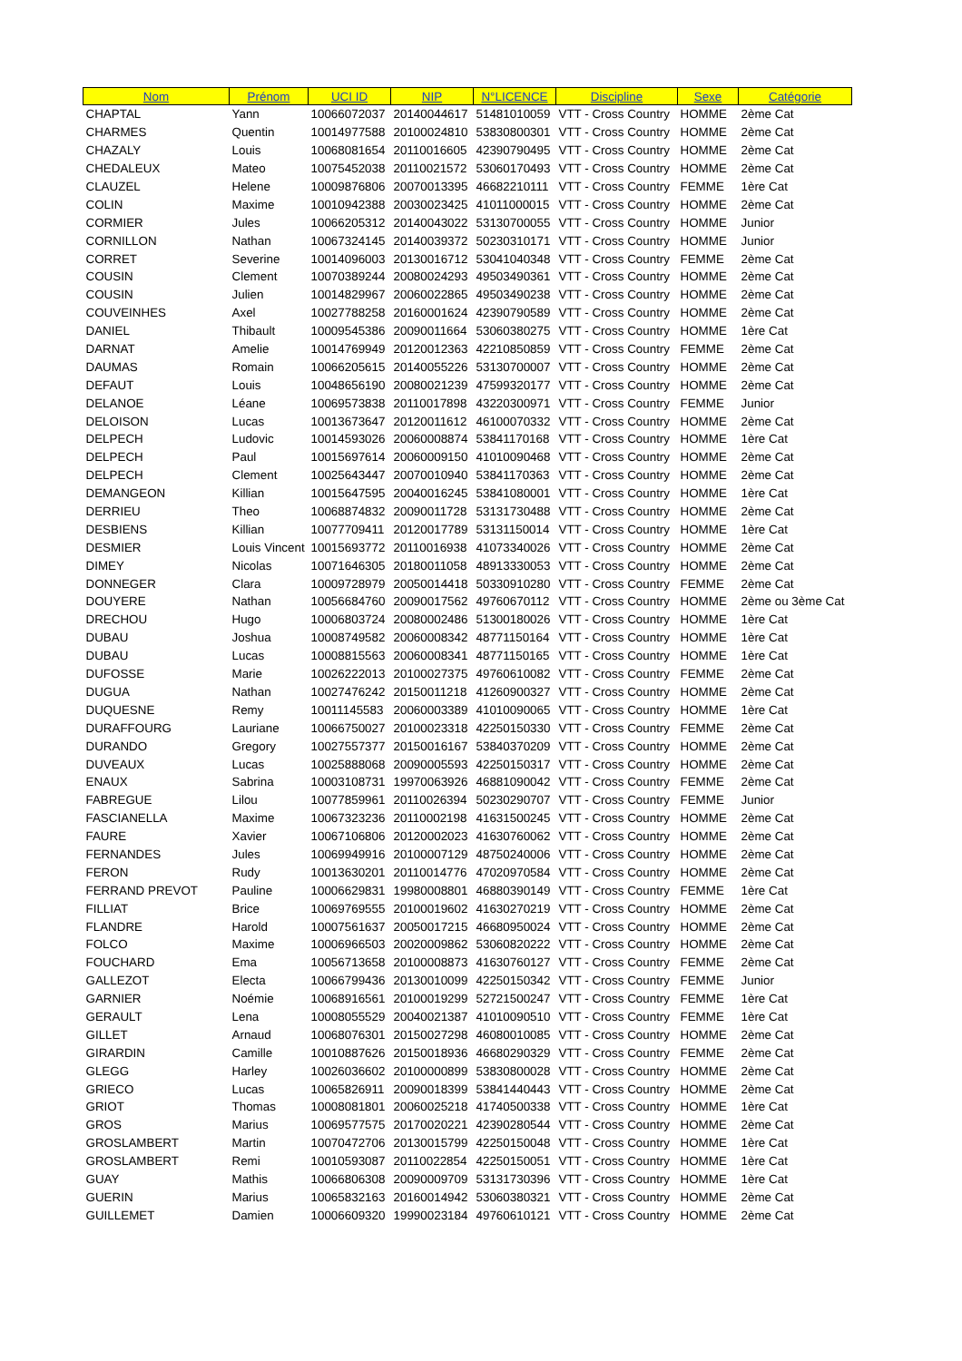| Nom | Prénom | UCI ID | NIP | N°LICENCE | Discipline | Sexe | Catégorie |
| --- | --- | --- | --- | --- | --- | --- | --- |
| CHAPTAL | Yann | 10066072037 | 20140044617 | 51481010059 | VTT - Cross Country | HOMME | 2ème Cat |
| CHARMES | Quentin | 10014977588 | 20100024810 | 53830800301 | VTT - Cross Country | HOMME | 2ème Cat |
| CHAZALY | Louis | 10068081654 | 20110016605 | 42390790495 | VTT - Cross Country | HOMME | 2ème Cat |
| CHEDALEUX | Mateo | 10075452038 | 20110021572 | 53060170493 | VTT - Cross Country | HOMME | 2ème Cat |
| CLAUZEL | Helene | 10009876806 | 20070013395 | 46682210111 | VTT - Cross Country | FEMME | 1ère Cat |
| COLIN | Maxime | 10010942388 | 20030023425 | 41011000015 | VTT - Cross Country | HOMME | 2ème Cat |
| CORMIER | Jules | 10066205312 | 20140043022 | 53130700055 | VTT - Cross Country | HOMME | Junior |
| CORNILLON | Nathan | 10067324145 | 20140039372 | 50230310171 | VTT - Cross Country | HOMME | Junior |
| CORRET | Severine | 10014096003 | 20130016712 | 53041040348 | VTT - Cross Country | FEMME | 2ème Cat |
| COUSIN | Clement | 10070389244 | 20080024293 | 49503490361 | VTT - Cross Country | HOMME | 2ème Cat |
| COUSIN | Julien | 10014829967 | 20060022865 | 49503490238 | VTT - Cross Country | HOMME | 2ème Cat |
| COUVEINHES | Axel | 10027788258 | 20160001624 | 42390790589 | VTT - Cross Country | HOMME | 2ème Cat |
| DANIEL | Thibault | 10009545386 | 20090011664 | 53060380275 | VTT - Cross Country | HOMME | 1ère Cat |
| DARNAT | Amelie | 10014769949 | 20120012363 | 42210850859 | VTT - Cross Country | FEMME | 2ème Cat |
| DAUMAS | Romain | 10066205615 | 20140055226 | 53130700007 | VTT - Cross Country | HOMME | 2ème Cat |
| DEFAUT | Louis | 10048656190 | 20080021239 | 47599320177 | VTT - Cross Country | HOMME | 2ème Cat |
| DELANOE | Léane | 10069573838 | 20110017898 | 43220300971 | VTT - Cross Country | FEMME | Junior |
| DELOISON | Lucas | 10013673647 | 20120011612 | 46100070332 | VTT - Cross Country | HOMME | 2ème Cat |
| DELPECH | Ludovic | 10014593026 | 20060008874 | 53841170168 | VTT - Cross Country | HOMME | 1ère Cat |
| DELPECH | Paul | 10015697614 | 20060009150 | 41010090468 | VTT - Cross Country | HOMME | 2ème Cat |
| DELPECH | Clement | 10025643447 | 20070010940 | 53841170363 | VTT - Cross Country | HOMME | 2ème Cat |
| DEMANGEON | Killian | 10015647595 | 20040016245 | 53841080001 | VTT - Cross Country | HOMME | 1ère Cat |
| DERRIEU | Theo | 10068874832 | 20090011728 | 53131730488 | VTT - Cross Country | HOMME | 2ème Cat |
| DESBIENS | Killian | 10077709411 | 20120017789 | 53131150014 | VTT - Cross Country | HOMME | 1ère Cat |
| DESMIER | Louis Vincent | 10015693772 | 20110016938 | 41073340026 | VTT - Cross Country | HOMME | 2ème Cat |
| DIMEY | Nicolas | 10071646305 | 20180011058 | 48913330053 | VTT - Cross Country | HOMME | 2ème Cat |
| DONNEGER | Clara | 10009728979 | 20050014418 | 50330910280 | VTT - Cross Country | FEMME | 2ème Cat |
| DOUYERE | Nathan | 10056684760 | 20090017562 | 49760670112 | VTT - Cross Country | HOMME | 2ème ou 3ème Cat |
| DRECHOU | Hugo | 10006803724 | 20080002486 | 51300180026 | VTT - Cross Country | HOMME | 1ère Cat |
| DUBAU | Joshua | 10008749582 | 20060008342 | 48771150164 | VTT - Cross Country | HOMME | 1ère Cat |
| DUBAU | Lucas | 10008815563 | 20060008341 | 48771150165 | VTT - Cross Country | HOMME | 1ère Cat |
| DUFOSSE | Marie | 10026222013 | 20100027375 | 49760610082 | VTT - Cross Country | FEMME | 2ème Cat |
| DUGUA | Nathan | 10027476242 | 20150011218 | 41260900327 | VTT - Cross Country | HOMME | 2ème Cat |
| DUQUESNE | Remy | 10011145583 | 20060003389 | 41010090065 | VTT - Cross Country | HOMME | 1ère Cat |
| DURAFFOURG | Lauriane | 10066750027 | 20100023318 | 42250150330 | VTT - Cross Country | FEMME | 2ème Cat |
| DURANDO | Gregory | 10027557377 | 20150016167 | 53840370209 | VTT - Cross Country | HOMME | 2ème Cat |
| DUVEAUX | Lucas | 10025888068 | 20090005593 | 42250150317 | VTT - Cross Country | HOMME | 2ème Cat |
| ENAUX | Sabrina | 10003108731 | 19970063926 | 46881090042 | VTT - Cross Country | FEMME | 2ème Cat |
| FABREGUE | Lilou | 10077859961 | 20110026394 | 50230290707 | VTT - Cross Country | FEMME | Junior |
| FASCIANELLA | Maxime | 10067323236 | 20110002198 | 41631500245 | VTT - Cross Country | HOMME | 2ème Cat |
| FAURE | Xavier | 10067106806 | 20120002023 | 41630760062 | VTT - Cross Country | HOMME | 2ème Cat |
| FERNANDES | Jules | 10069949916 | 20100007129 | 48750240006 | VTT - Cross Country | HOMME | 2ème Cat |
| FERON | Rudy | 10013630201 | 20110014776 | 47020970584 | VTT - Cross Country | HOMME | 2ème Cat |
| FERRAND PREVOT | Pauline | 10006629831 | 19980008801 | 46880390149 | VTT - Cross Country | FEMME | 1ère Cat |
| FILLIAT | Brice | 10069769555 | 20100019602 | 41630270219 | VTT - Cross Country | HOMME | 2ème Cat |
| FLANDRE | Harold | 10007561637 | 20050017215 | 46680950024 | VTT - Cross Country | HOMME | 2ème Cat |
| FOLCO | Maxime | 10006966503 | 20020009862 | 53060820222 | VTT - Cross Country | HOMME | 2ème Cat |
| FOUCHARD | Ema | 10056713658 | 20100008873 | 41630760127 | VTT - Cross Country | FEMME | 2ème Cat |
| GALLEZOT | Electa | 10066799436 | 20130010099 | 42250150342 | VTT - Cross Country | FEMME | Junior |
| GARNIER | Noémie | 10068916561 | 20100019299 | 52721500247 | VTT - Cross Country | FEMME | 1ère Cat |
| GERAULT | Lena | 10008055529 | 20040021387 | 41010090510 | VTT - Cross Country | FEMME | 1ère Cat |
| GILLET | Arnaud | 10068076301 | 20150027298 | 46080010085 | VTT - Cross Country | HOMME | 2ème Cat |
| GIRARDIN | Camille | 10010887626 | 20150018936 | 46680290329 | VTT - Cross Country | FEMME | 2ème Cat |
| GLEGG | Harley | 10026036602 | 20100000899 | 53830800028 | VTT - Cross Country | HOMME | 2ème Cat |
| GRIECO | Lucas | 10065826911 | 20090018399 | 53841440443 | VTT - Cross Country | HOMME | 2ème Cat |
| GRIOT | Thomas | 10008081801 | 20060025218 | 41740500338 | VTT - Cross Country | HOMME | 1ère Cat |
| GROS | Marius | 10069577575 | 20170020221 | 42390280544 | VTT - Cross Country | HOMME | 2ème Cat |
| GROSLAMBERT | Martin | 10070472706 | 20130015799 | 42250150048 | VTT - Cross Country | HOMME | 1ère Cat |
| GROSLAMBERT | Remi | 10010593087 | 20110022854 | 42250150051 | VTT - Cross Country | HOMME | 1ère Cat |
| GUAY | Mathis | 10066806308 | 20090009709 | 53131730396 | VTT - Cross Country | HOMME | 1ère Cat |
| GUERIN | Marius | 10065832163 | 20160014942 | 53060380321 | VTT - Cross Country | HOMME | 2ème Cat |
| GUILLEMET | Damien | 10006609320 | 19990023184 | 49760610121 | VTT - Cross Country | HOMME | 2ème Cat |